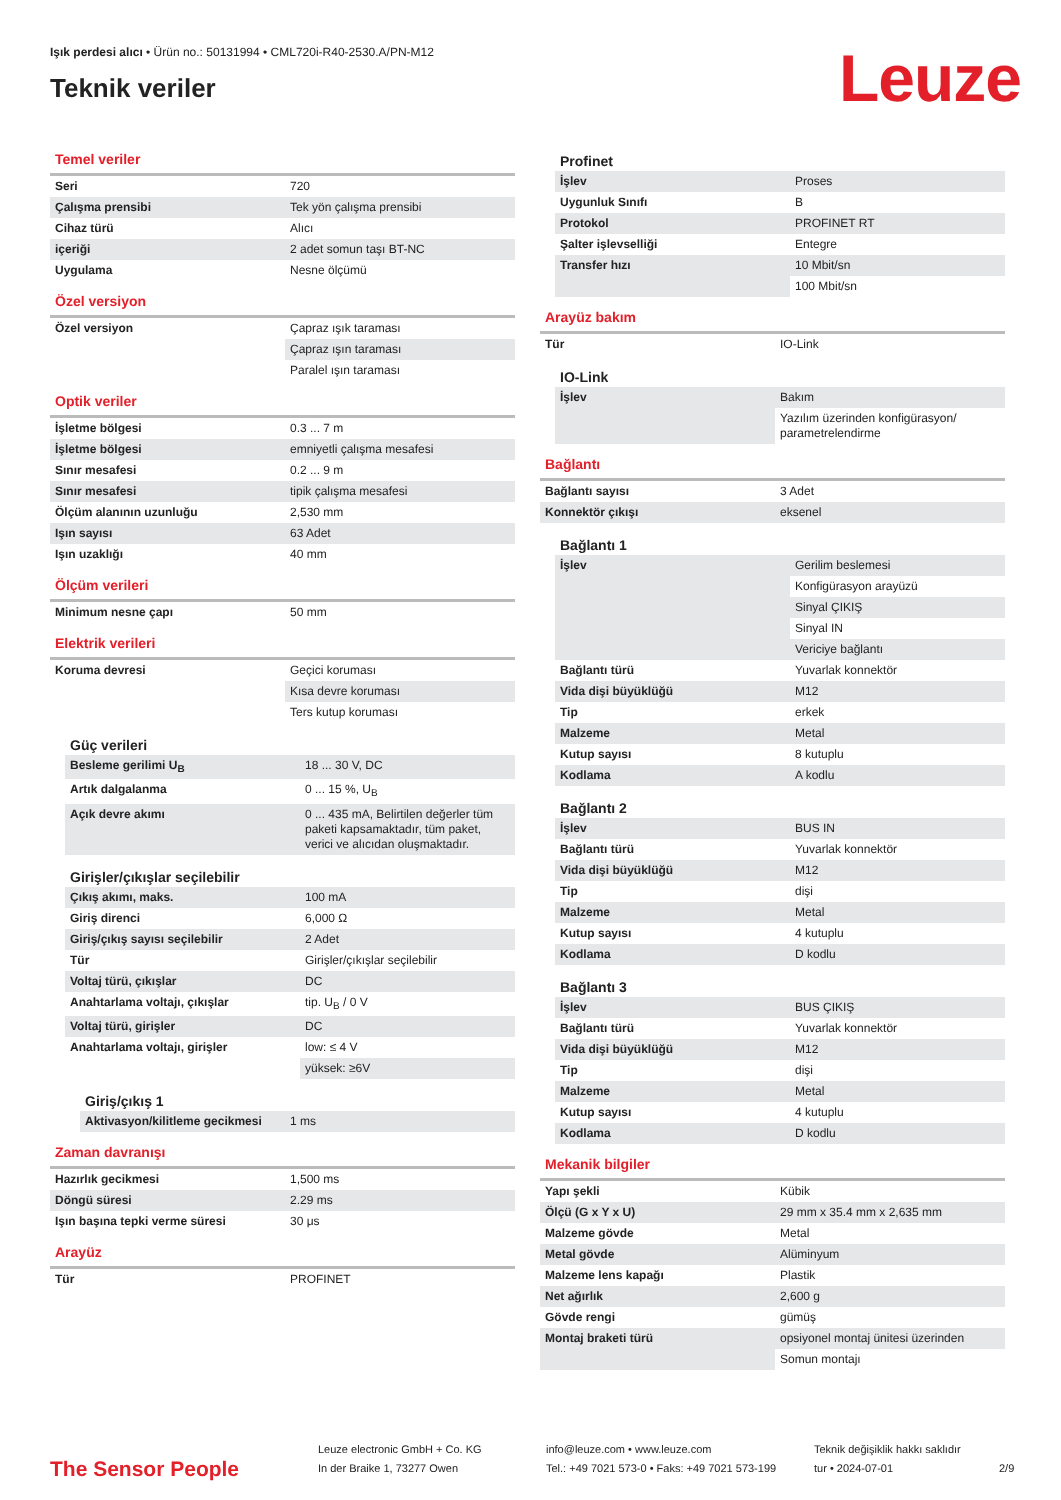Işık perdesi alıcı • Ürün no.: 50131994 • CML720i-R40-2530.A/PN-M12
Teknik veriler
Leuze
Temel veriler
| Seri | 720 |
| Çalışma prensibi | Tek yön çalışma prensibi |
| Cihaz türü | Alıcı |
| içeriği | 2 adet somun taşı BT-NC |
| Uygulama | Nesne ölçümü |
Özel versiyon
| Özel versiyon | Çapraz ışık taraması |
| | Çapraz ışın taraması |
| | Paralel ışın taraması |
Optik veriler
| İşletme bölgesi | 0.3 ... 7 m |
| İşletme bölgesi | emniyetli çalışma mesafesi |
| Sınır mesafesi | 0.2 ... 9 m |
| Sınır mesafesi | tipik çalışma mesafesi |
| Ölçüm alanının uzunluğu | 2,530 mm |
| Işın sayısı | 63 Adet |
| Işın uzaklığı | 40 mm |
Ölçüm verileri
| Minimum nesne çapı | 50 mm |
Elektrik verileri
| Koruma devresi | Geçici koruması |
| | Kısa devre koruması |
| | Ters kutup koruması |
Güç verileri
| Besleme gerilimi U<sub>B</sub> | 18 ... 30 V, DC |
| Artık dalgalanma | 0 ... 15 %, U<sub>B</sub> |
| Açık devre akımı | 0 ... 435 mA, Belirtilen değerler tüm paketi kapsamaktadır, tüm paket, verici ve alıcıdan oluşmaktadır. |
Girişler/çıkışlar seçilebilir
| Çıkış akımı, maks. | 100 mA |
| Giriş direnci | 6,000 Ω |
| Giriş/çıkış sayısı seçilebilir | 2 Adet |
| Tür | Girişler/çıkışlar seçilebilir |
| Voltaj türü, çıkışlar | DC |
| Anahtarlama voltajı, çıkışlar | tip. U<sub>B</sub> / 0 V |
| Voltaj türü, girişler | DC |
| Anahtarlama voltajı, girişler | low: ≤ 4 V |
| | yüksek: ≥6V |
Giriş/çıkış 1
| Aktivasyon/kilitleme gecikmesi | 1 ms |
Zaman davranışı
| Hazırlık gecikmesi | 1,500 ms |
| Döngü süresi | 2.29 ms |
| Işın başına tepki verme süresi | 30 μs |
Arayüz
| Tür | PROFINET |
Profinet
| İşlev | Proses |
| Uygunluk Sınıfı | B |
| Protokol | PROFINET RT |
| Şalter işlevselliği | Entegre |
| Transfer hızı | 10 Mbit/sn |
| | 100 Mbit/sn |
Arayüz bakım
| Tür | IO-Link |
IO-Link
| İşlev | Bakım |
| | Yazılım üzerinden konfigürasyon/ parametrelendirme |
Bağlantı
| Bağlantı sayısı | 3 Adet |
| Konnektör çıkışı | eksenel |
Bağlantı 1
| İşlev | Gerilim beslemesi |
| | Konfigürasyon arayüzü |
| | Sinyal ÇIKIŞ |
| | Sinyal IN |
| | Vericiye bağlantı |
| Bağlantı türü | Yuvarlak konnektör |
| Vida dişi büyüklüğü | M12 |
| Tip | erkek |
| Malzeme | Metal |
| Kutup sayısı | 8 kutuplu |
| Kodlama | A kodlu |
Bağlantı 2
| İşlev | BUS IN |
| Bağlantı türü | Yuvarlak konnektör |
| Vida dişi büyüklüğü | M12 |
| Tip | dişi |
| Malzeme | Metal |
| Kutup sayısı | 4 kutuplu |
| Kodlama | D kodlu |
Bağlantı 3
| İşlev | BUS ÇIKIŞ |
| Bağlantı türü | Yuvarlak konnektör |
| Vida dişi büyüklüğü | M12 |
| Tip | dişi |
| Malzeme | Metal |
| Kutup sayısı | 4 kutuplu |
| Kodlama | D kodlu |
Mekanik bilgiler
| Yapı şekli | Kübik |
| Ölçü (G x Y x U) | 29 mm x 35.4 mm x 2,635 mm |
| Malzeme gövde | Metal |
| Metal gövde | Alüminyum |
| Malzeme lens kapağı | Plastik |
| Net ağırlık | 2,600 g |
| Gövde rengi | gümüş |
| Montaj braketi türü | opsiyonel montaj ünitesi üzerinden |
| | Somun montajı |
The Sensor People
Leuze electronic GmbH + Co. KG
In der Braike 1, 73277 Owen
info@leuze.com • www.leuze.com
Tel.: +49 7021 573-0 • Faks: +49 7021 573-199
Teknik değişiklik hakkı saklıdır
tur • 2024-07-01
2/9